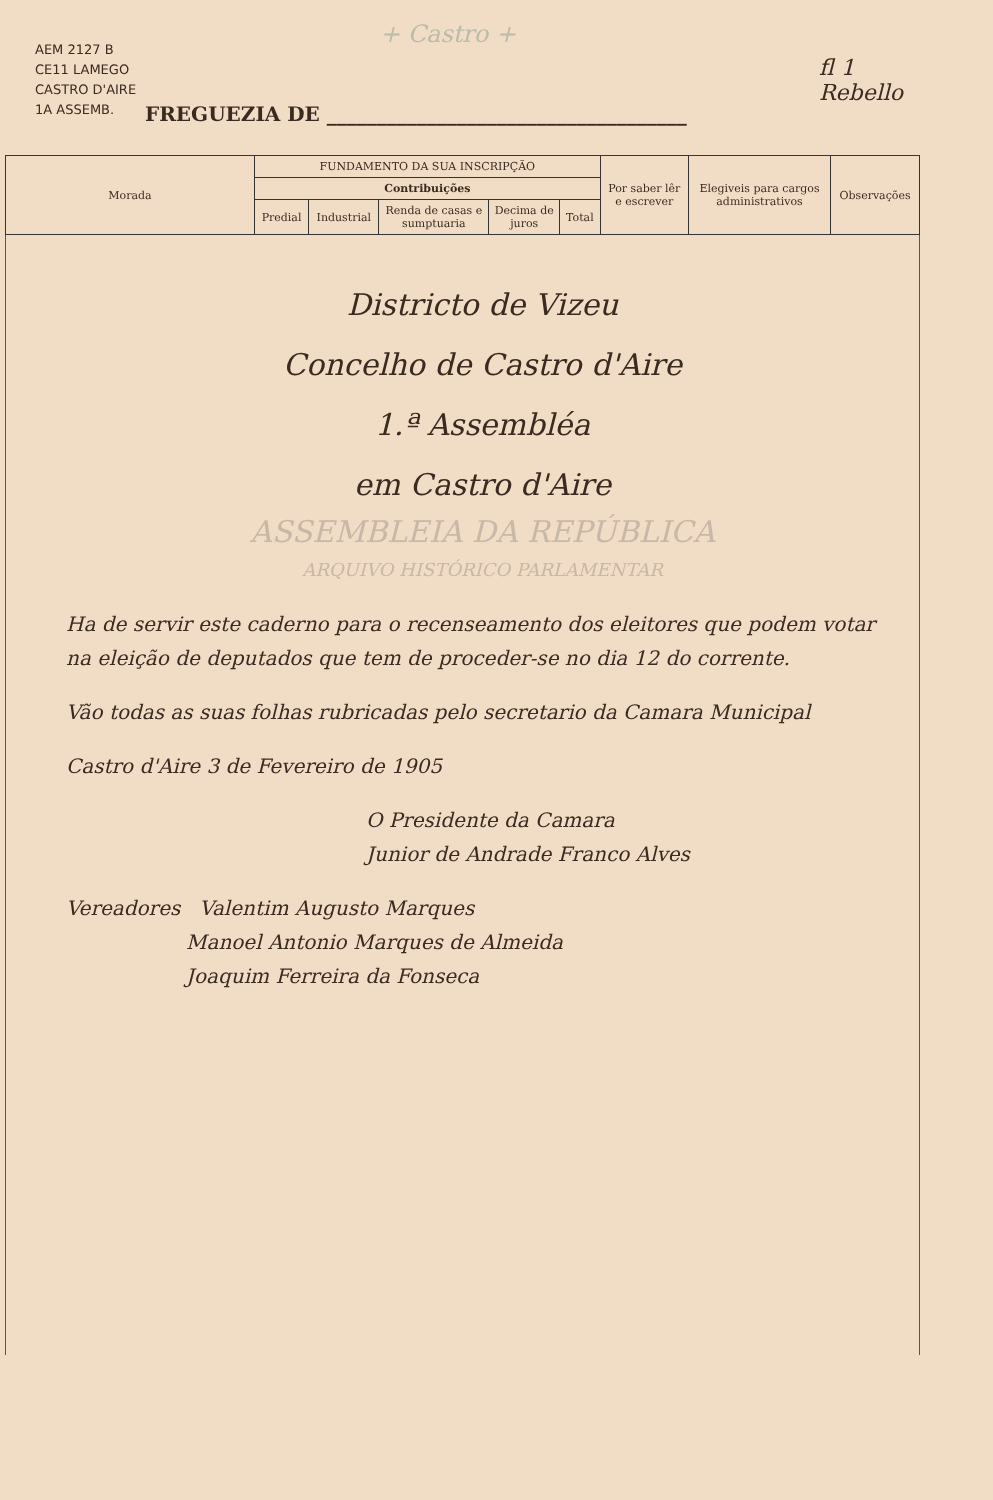+ Castro +
AEM 2127 B
CE11 LAMEGO
CASTRO D'AIRE
1A ASSEMB.
FREGUEZIA DE ____________________________________
fl 1
Rebello
| Morada | FUNDAMENTO DA SUA INSCRIPÇÃO | | | | | Por saber lêr e escrever | Elegiveis para cargos administrativos | Observações |
| --- | --- | --- | --- | --- | --- | --- | --- | --- |
| | Contribuições | | | | | | | |
| | Predial | Industrial | Renda de casas e sumptuaria | Decima de juros | Total | | | |
| Districto de Vizeu Concelho de Castro d'Aire 1.ª Assembléa em Castro d'Aire ASSEMBLEIA DA REPÚBLICA ARQUIVO HISTÓRICO PARLAMENTAR Ha de servir este caderno para o recenseamento dos eleitores que podem votar na eleição de deputados que tem de proceder-se no dia 12 do corrente. Vão todas as suas folhas rubricadas pelo secretario da Camara Municipal Castro d'Aire 3 de Fevereiro de 1905 O Presidente da Camara Junior de Andrade Franco Alves Vereadores Valentim Augusto Marques Manoel Antonio Marques de Almeida Joaquim Ferreira da Fonseca | | | | | | | | |